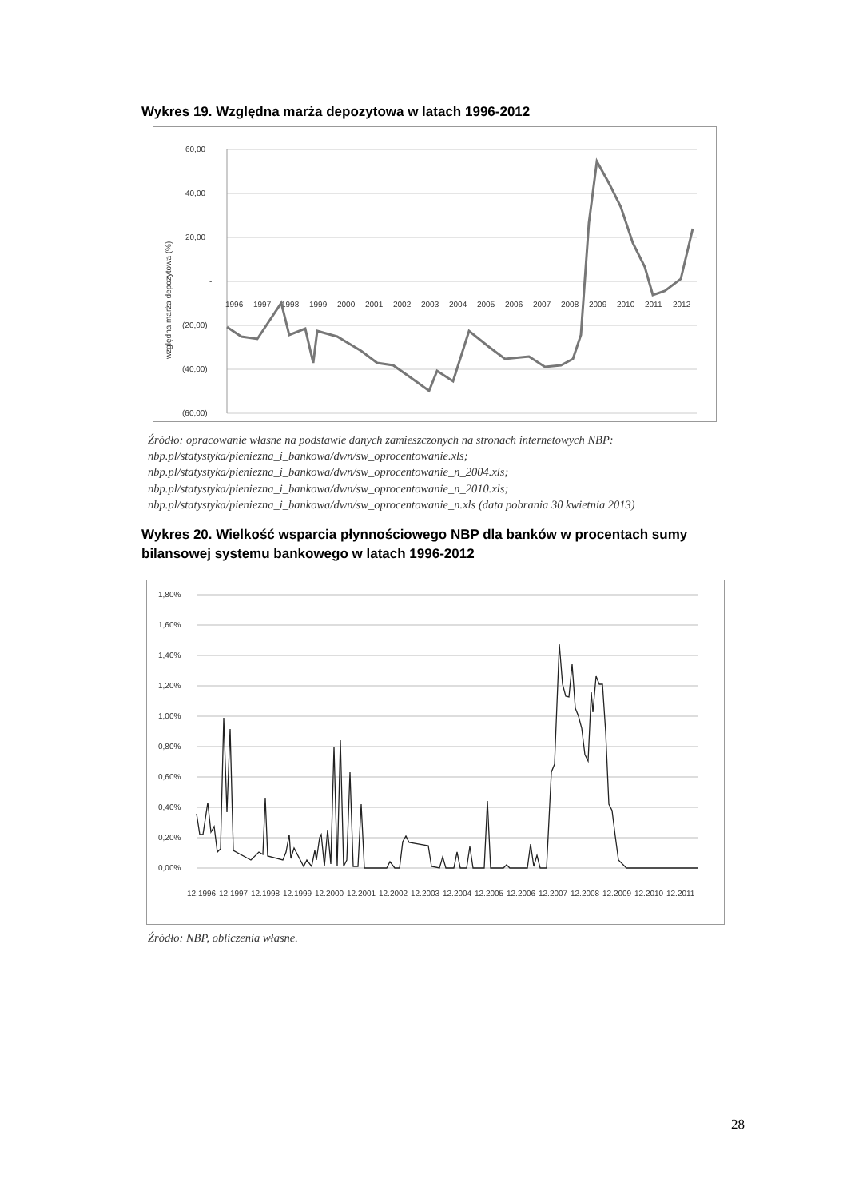Wykres 19. Względna marża depozytowa w latach 1996-2012
60,00
40,00
20,00
-
(20,00)
(40,00)
(60,00)
względna marża depozytowa (%)
1996
1997
1998
1999
2000
2001
2002
2003
2004
2005
2006
2007
2008
2009
2010
2011
2012
Źródło: opracowanie własne na podstawie danych zamieszczonych na stronach internetowych NBP: nbp.pl/statystyka/pieniezna_i_bankowa/dwn/sw_oprocentowanie.xls;
nbp.pl/statystyka/pieniezna_i_bankowa/dwn/sw_oprocentowanie_n_2004.xls;
nbp.pl/statystyka/pieniezna_i_bankowa/dwn/sw_oprocentowanie_n_2010.xls;
nbp.pl/statystyka/pieniezna_i_bankowa/dwn/sw_oprocentowanie_n.xls (data pobrania 30 kwietnia 2013)
Wykres 20. Wielkość wsparcia płynnościowego NBP dla banków w procentach sumy bilansowej systemu bankowego w latach 1996-2012
1,80%
1,60%
1,40%
1,20%
1,00%
0,80%
0,60%
0,40%
0,20%
0,00%
12.1996
12.1997
12.1998
12.1999
12.2000
12.2001
12.2002
12.2003
12.2004
12.2005
12.2006
12.2007
12.2008
12.2009
12.2010
12.2011
Źródło: NBP, obliczenia własne.
28